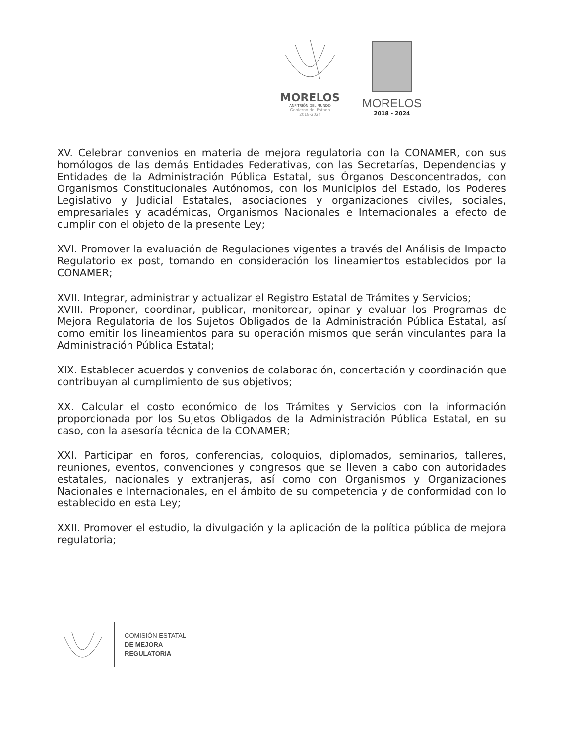MORELOS
ANFITRIÓN DEL MUNDO
Gobierno del Estado
2018-2024
MORELOS
2018 - 2024
XV. Celebrar convenios en materia de mejora regulatoria con la CONAMER, con sus homólogos de las demás Entidades Federativas, con las Secretarías, Dependencias y Entidades de la Administración Pública Estatal, sus Órganos Desconcentrados, con Organismos Constitucionales Autónomos, con los Municipios del Estado, los Poderes Legislativo y Judicial Estatales, asociaciones y organizaciones civiles, sociales, empresariales y académicas, Organismos Nacionales e Internacionales a efecto de cumplir con el objeto de la presente Ley;
XVI. Promover la evaluación de Regulaciones vigentes a través del Análisis de Impacto Regulatorio ex post, tomando en consideración los lineamientos establecidos por la CONAMER;
XVII. Integrar, administrar y actualizar el Registro Estatal de Trámites y Servicios;
XVIII. Proponer, coordinar, publicar, monitorear, opinar y evaluar los Programas de Mejora Regulatoria de los Sujetos Obligados de la Administración Pública Estatal, así como emitir los lineamientos para su operación mismos que serán vinculantes para la Administración Pública Estatal;
XIX. Establecer acuerdos y convenios de colaboración, concertación y coordinación que contribuyan al cumplimiento de sus objetivos;
XX. Calcular el costo económico de los Trámites y Servicios con la información proporcionada por los Sujetos Obligados de la Administración Pública Estatal, en su caso, con la asesoría técnica de la CONAMER;
XXI. Participar en foros, conferencias, coloquios, diplomados, seminarios, talleres, reuniones, eventos, convenciones y congresos que se lleven a cabo con autoridades estatales, nacionales y extranjeras, así como con Organismos y Organizaciones Nacionales e Internacionales, en el ámbito de su competencia y de conformidad con lo establecido en esta Ley;
XXII. Promover el estudio, la divulgación y la aplicación de la política pública de mejora regulatoria;
COMISIÓN ESTATAL
DE MEJORA
REGULATORIA